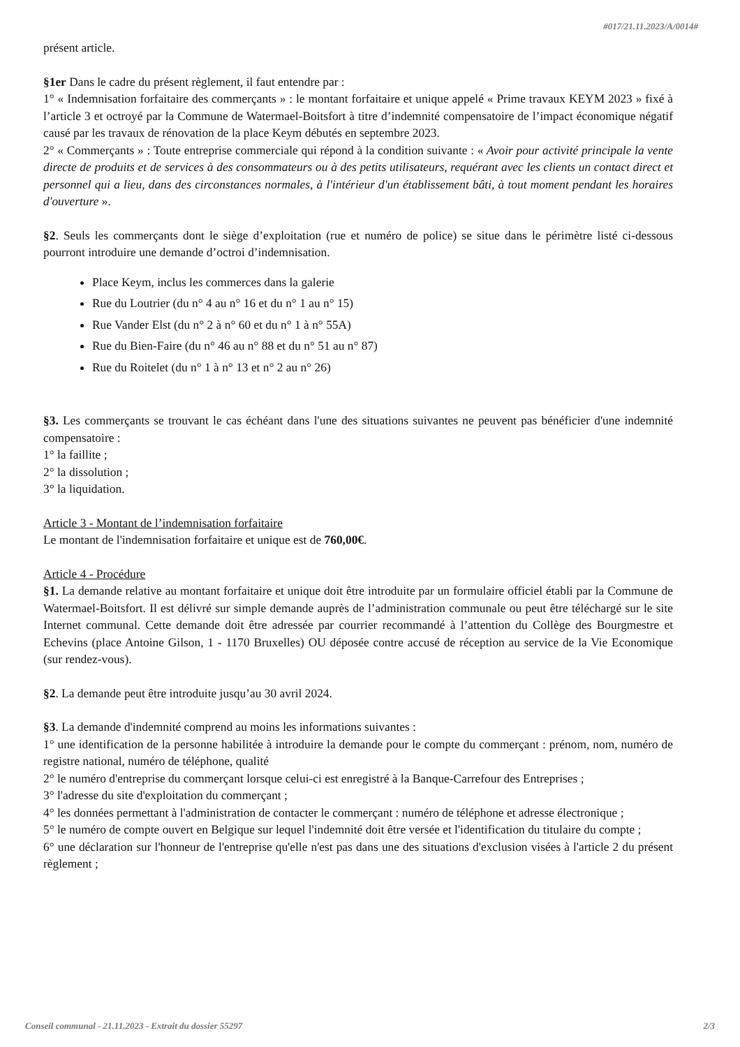#017/21.11.2023/A/0014#
présent article.
§1er Dans le cadre du présent règlement, il faut entendre par :
1° « Indemnisation forfaitaire des commerçants » : le montant forfaitaire et unique appelé « Prime travaux KEYM 2023 » fixé à l’article 3 et octroyé par la Commune de Watermael-Boitsfort à titre d’indemnité compensatoire de l’impact économique négatif causé par les travaux de rénovation de la place Keym débutés en septembre 2023.
2° « Commerçants » : Toute entreprise commerciale qui répond à la condition suivante : « Avoir pour activité principale la vente directe de produits et de services à des consommateurs ou à des petits utilisateurs, requérant avec les clients un contact direct et personnel qui a lieu, dans des circonstances normales, à l'intérieur d'un établissement bâti, à tout moment pendant les horaires d'ouverture ».
§2. Seuls les commerçants dont le siège d’exploitation (rue et numéro de police) se situe dans le périmètre listé ci-dessous pourront introduire une demande d’octroi d’indemnisation.
Place Keym, inclus les commerces dans la galerie
Rue du Loutrier (du n° 4 au n° 16 et du n° 1 au n° 15)
Rue Vander Elst (du n° 2 à n° 60 et du n° 1 à n° 55A)
Rue du Bien-Faire (du n° 46 au n° 88 et du n° 51 au n° 87)
Rue du Roitelet (du n° 1 à n° 13 et n° 2 au n° 26)
§3. Les commerçants se trouvant le cas échéant dans l'une des situations suivantes ne peuvent pas bénéficier d'une indemnité compensatoire :
1° la faillite ;
2° la dissolution ;
3° la liquidation.
Article 3 - Montant de l’indemnisation forfaitaire
Le montant de l'indemnisation forfaitaire et unique est de 760,00€.
Article 4 - Procédure
§1. La demande relative au montant forfaitaire et unique doit être introduite par un formulaire officiel établi par la Commune de Watermael-Boitsfort. Il est délivré sur simple demande auprès de l’administration communale ou peut être téléchargé sur le site Internet communal. Cette demande doit être adressée par courrier recommandé à l’attention du Collège des Bourgmestre et Echevins (place Antoine Gilson, 1 - 1170 Bruxelles) OU déposée contre accusé de réception au service de la Vie Economique (sur rendez-vous).
§2. La demande peut être introduite jusqu’au 30 avril 2024.
§3. La demande d'indemnité comprend au moins les informations suivantes :
1° une identification de la personne habilitée à introduire la demande pour le compte du commerçant : prénom, nom, numéro de registre national, numéro de téléphone, qualité
2° le numéro d'entreprise du commerçant lorsque celui-ci est enregistré à la Banque-Carrefour des Entreprises ;
3° l'adresse du site d'exploitation du commerçant ;
4° les données permettant à l'administration de contacter le commerçant : numéro de téléphone et adresse électronique ;
5° le numéro de compte ouvert en Belgique sur lequel l'indemnité doit être versée et l'identification du titulaire du compte ;
6° une déclaration sur l'honneur de l'entreprise qu'elle n'est pas dans une des situations d'exclusion visées à l'article 2 du présent règlement ;
Conseil communal - 21.11.2023 - Extrait du dossier 55297 2/3